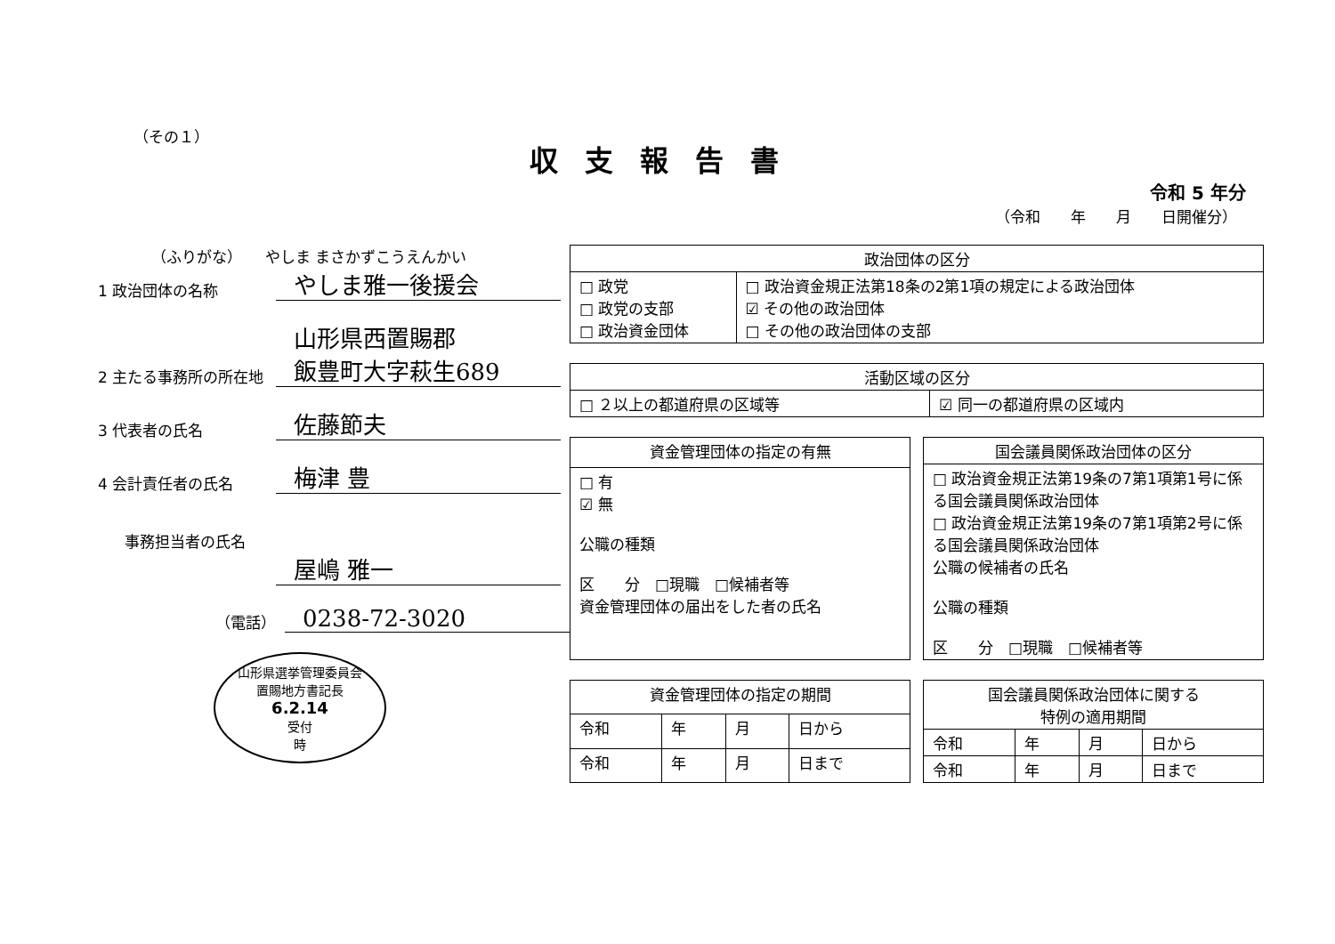（その１）
収支報告書
令和 5 年分
（令和　　年　　月　　日開催分）
（ふりがな）　　やしま まさかずこうえんかい
1 政治団体の名称
やしま雅一後援会
2 主たる事務所の所在地
山形県西置賜郡
飯豊町大字萩生689
3 代表者の氏名
佐藤節夫
4 会計責任者の氏名
梅津 豊
事務担当者の氏名
屋嶋 雅一
（電話）
0238-72-3020
山形県選挙管理委員会
置賜地方書記長
6.2.14
受付
時
| 政治団体の区分 | |
| --- | --- |
| □ 政党 □ 政党の支部 □ 政治資金団体 | □ 政治資金規正法第18条の2第1項の規定による政治団体 ☑ その他の政治団体 □ その他の政治団体の支部 |
| 活動区域の区分 | |
| --- | --- |
| □ ２以上の都道府県の区域等 | ☑ 同一の都道府県の区域内 |
| 資金管理団体の指定の有無 |
| --- |
| □ 有 ☑ 無 公職の種類 区 分 □現職 □候補者等 資金管理団体の届出をした者の氏名 |
| 国会議員関係政治団体の区分 |
| --- |
| □ 政治資金規正法第19条の7第1項第1号に係る国会議員関係政治団体 □ 政治資金規正法第19条の7第1項第2号に係る国会議員関係政治団体 公職の候補者の氏名 公職の種類 区 分 □現職 □候補者等 |
| 資金管理団体の指定の期間 | | | |
| --- | --- | --- | --- |
| 令和 | 年 | 月 | 日から |
| 令和 | 年 | 月 | 日まで |
| 国会議員関係政治団体に関する 特例の適用期間 | | | |
| --- | --- | --- | --- |
| 令和 | 年 | 月 | 日から |
| 令和 | 年 | 月 | 日まで |